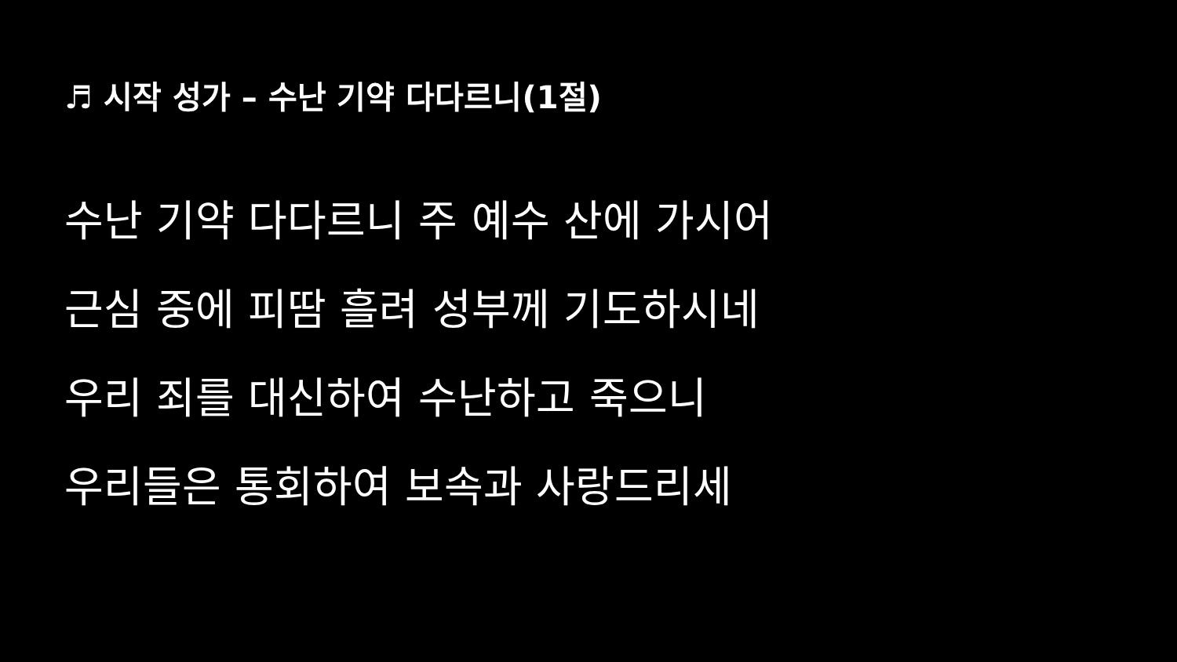♬ 시작 성가 – 수난 기약 다다르니(1절)
수난 기약 다다르니 주 예수 산에 가시어
근심 중에 피땀 흘려 성부께 기도하시네
우리 죄를 대신하여 수난하고 죽으니
우리들은 통회하여 보속과 사랑드리세